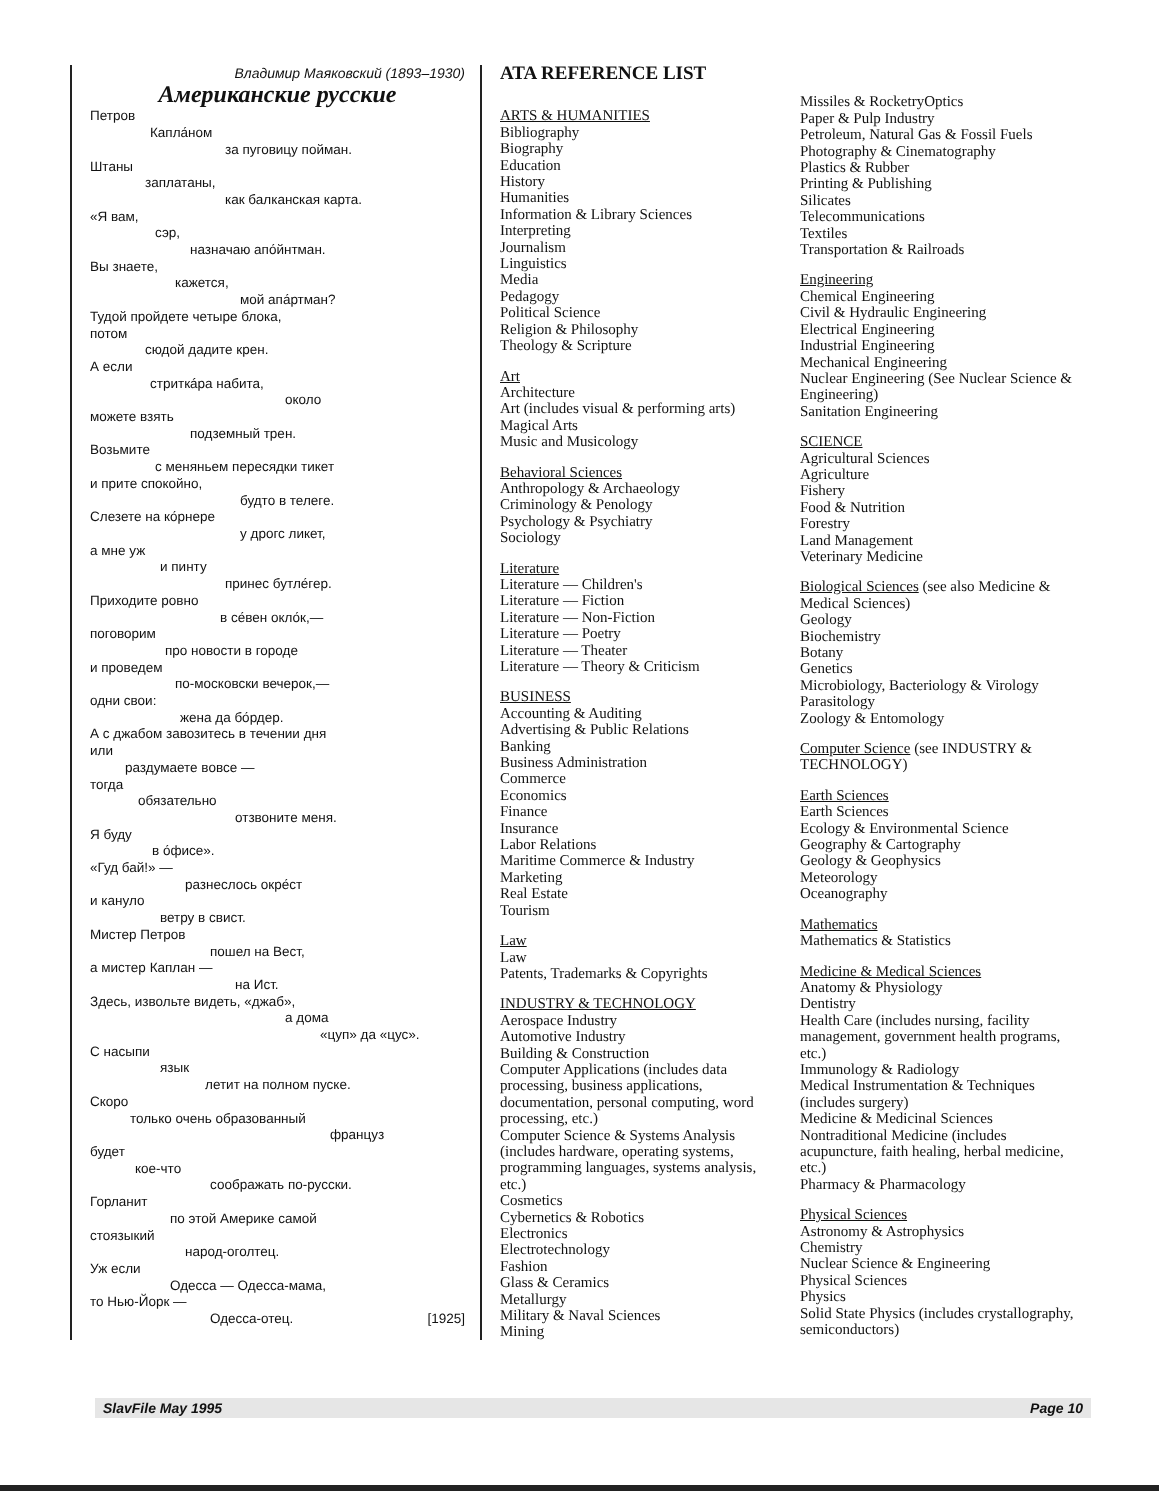Владимир Маяковский (1893–1930)
Американские русские
Петров
Капла́ном
за пуговицу пойман.
Штаны
заплатаны,
как балканская карта.
«Я вам,
сэр,
назначаю апо́йнтман.
Вы знаете,
кажется,
мой апа́ртман?
Тудой пройдете четыре блока,
потом
сюдой дадите крен.
А если
стриткáра набита,
около
можете взять
подземный трен.
Возьмите
с меняньем пересядки тикет
и прите спокойно,
будто в телеге.
Слезете на ко́рнере
у дрогс ликет,
а мне уж
и пинту
принес бутле́гер.
Приходите ровно
в се́вен окло́к,—
поговорим
про новости в городе
и проведем
по-московски вечерок,—
одни свои:
жена да бо́рдер.
А с джабом завозитесь в течении дня
или
раздумаете вовсе —
тогда
обязательно
отзвоните меня.
Я буду
в о́фисе».
«Гуд бай!» —
разнеслось окре́ст
и кануло
ветру в свист.
Мистер Петров
пошел на Вест,
а мистер Каплан —
на Ист.
Здесь, извольте видеть, «джаб»,
а дома
«цуп» да «цус».
С насыпи
язык
летит на полном пуске.
Скоро
только очень образованный
француз
будет
кое-что
соображать по-русски.
Горланит
по этой Америке самой
стоязыкий
народ-оголтец.
Уж если
Одесса — Одесса-мама,
то Нью-Йорк —
Одесса-отец. [1925]
ATA REFERENCE LIST
ARTS & HUMANITIES
Bibliography
Biography
Education
History
Humanities
Information & Library Sciences
Interpreting
Journalism
Linguistics
Media
Pedagogy
Political Science
Religion & Philosophy
Theology & Scripture
Art
Architecture
Art (includes visual & performing arts)
Magical Arts
Music and Musicology
Behavioral Sciences
Anthropology & Archaeology
Criminology & Penology
Psychology & Psychiatry
Sociology
Literature
Literature — Children's
Literature — Fiction
Literature — Non-Fiction
Literature — Poetry
Literature — Theater
Literature — Theory & Criticism
BUSINESS
Accounting & Auditing
Advertising & Public Relations
Banking
Business Administration
Commerce
Economics
Finance
Insurance
Labor Relations
Maritime Commerce & Industry
Marketing
Real Estate
Tourism
Law
Law
Patents, Trademarks & Copyrights
INDUSTRY & TECHNOLOGY
Aerospace Industry
Automotive Industry
Building & Construction
Computer Applications (includes data processing, business applications, documentation, personal computing, word processing, etc.)
Computer Science & Systems Analysis (includes hardware, operating systems, programming languages, systems analysis, etc.)
Cosmetics
Cybernetics & Robotics
Electronics
Electrotechnology
Fashion
Glass & Ceramics
Metallurgy
Military & Naval Sciences
Mining
Missiles & RocketryOptics
Paper & Pulp Industry
Petroleum, Natural Gas & Fossil Fuels
Photography & Cinematography
Plastics & Rubber
Printing & Publishing
Silicates
Telecommunications
Textiles
Transportation & Railroads
Engineering
Chemical Engineering
Civil & Hydraulic Engineering
Electrical Engineering
Industrial Engineering
Mechanical Engineering
Nuclear Engineering (See Nuclear Science & Engineering)
Sanitation Engineering
SCIENCE
Agricultural Sciences
Agriculture
Fishery
Food & Nutrition
Forestry
Land Management
Veterinary Medicine
Biological Sciences (see also Medicine & Medical Sciences)
Geology
Biochemistry
Botany
Genetics
Microbiology, Bacteriology & Virology
Parasitology
Zoology & Entomology
Computer Science (see INDUSTRY & TECHNOLOGY)
Earth Sciences
Earth Sciences
Ecology & Environmental Science
Geography & Cartography
Geology & Geophysics
Meteorology
Oceanography
Mathematics
Mathematics & Statistics
Medicine & Medical Sciences
Anatomy & Physiology
Dentistry
Health Care (includes nursing, facility management, government health programs, etc.)
Immunology & Radiology
Medical Instrumentation & Techniques (includes surgery)
Medicine & Medicinal Sciences
Nontraditional Medicine (includes acupuncture, faith healing, herbal medicine, etc.)
Pharmacy & Pharmacology
Physical Sciences
Astronomy & Astrophysics
Chemistry
Nuclear Science & Engineering
Physical Sciences
Physics
Solid State Physics (includes crystallography, semiconductors)
SlavFile May 1995 Page 10